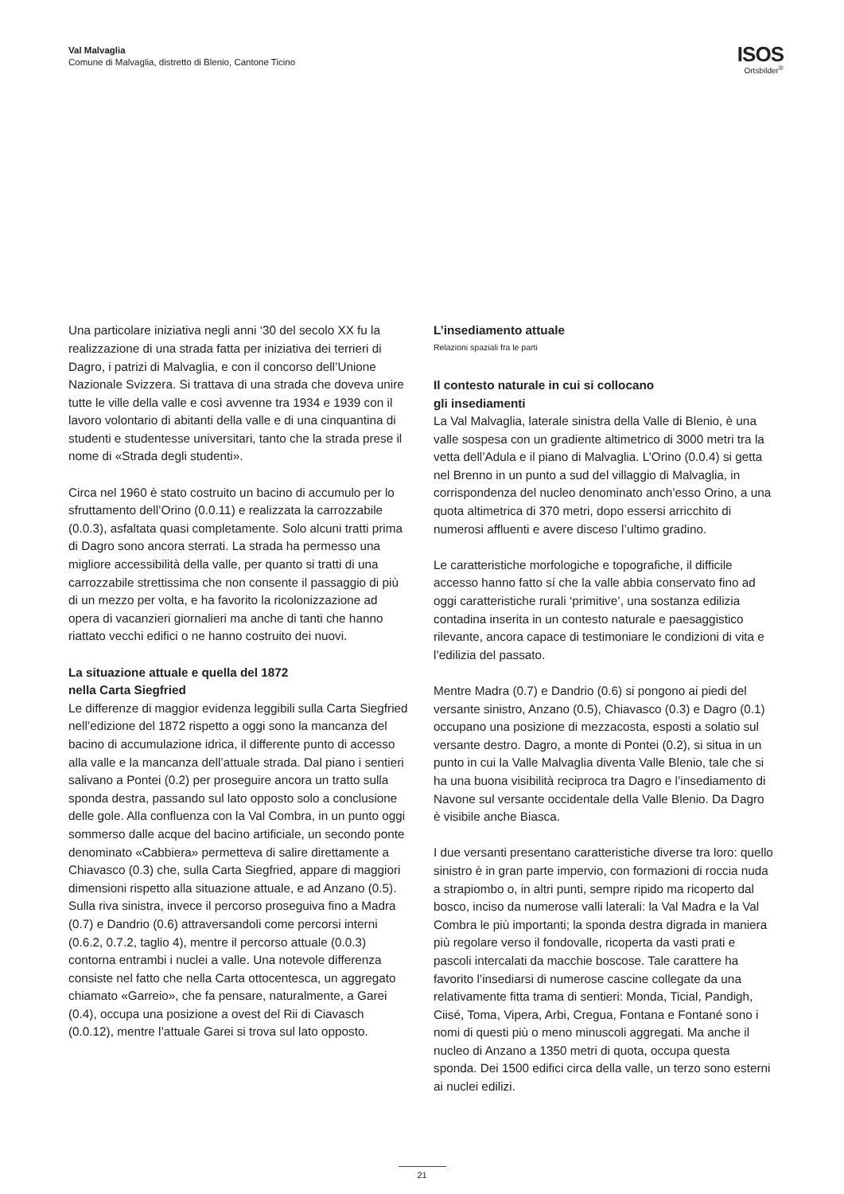Val Malvaglia
Comune di Malvaglia, distretto di Blenio, Cantone Ticino
ISOS
Ortsbilder<sup>®</sup>
Una particolare iniziativa negli anni ‘30 del secolo XX fu la realizzazione di una strada fatta per iniziativa dei terrieri di Dagro, i patrizi di Malvaglia, e con il concorso dell’Unione Nazionale Svizzera. Si trattava di una strada che doveva unire tutte le ville della valle e così avvenne tra 1934 e 1939 con il lavoro volontario di abitanti della valle e di una cinquantina di studenti e studentesse universitari, tanto che la strada prese il nome di «Strada degli studenti».
Circa nel 1960 è stato costruito un bacino di accumulo per lo sfruttamento dell’Orino (0.0.11) e realizzata la carrozzabile (0.0.3), asfaltata quasi completamente. Solo alcuni tratti prima di Dagro sono ancora sterrati. La strada ha permesso una migliore accessibilità della valle, per quanto si tratti di una carrozzabile strettissima che non consente il passaggio di più di un mezzo per volta, e ha favorito la ricolonizzazione ad opera di vacanzieri giornalieri ma anche di tanti che hanno riattato vecchi edifici o ne hanno costruito dei nuovi.
La situazione attuale e quella del 1872
nella Carta Siegfried
Le differenze di maggior evidenza leggibili sulla Carta Siegfried nell’edizione del 1872 rispetto a oggi sono la mancanza del bacino di accumulazione idrica, il differente punto di accesso alla valle e la mancanza dell’attuale strada. Dal piano i sentieri salivano a Pontei (0.2) per proseguire ancora un tratto sulla sponda destra, passando sul lato opposto solo a conclusione delle gole. Alla confluenza con la Val Combra, in un punto oggi sommerso dalle acque del bacino artificiale, un secondo ponte denominato «Cabbiera» permetteva di salire direttamente a Chiavasco (0.3) che, sulla Carta Siegfried, appare di maggiori dimensioni rispetto alla situazione attuale, e ad Anzano (0.5). Sulla riva sinistra, invece il percorso proseguiva fino a Madra (0.7) e Dandrio (0.6) attraversandoli come percorsi interni (0.6.2, 0.7.2, taglio 4), mentre il percorso attuale (0.0.3) contorna entrambi i nuclei a valle. Una notevole differenza consiste nel fatto che nella Carta ottocentesca, un aggregato chiamato «Garreio», che fa pensare, naturalmente, a Garei (0.4), occupa una posizione a ovest del Rii di Ciavasch (0.0.12), mentre l’attuale Garei si trova sul lato opposto.
L’insediamento attuale
Relazioni spaziali fra le parti
Il contesto naturale in cui si collocano
gli insediamenti
La Val Malvaglia, laterale sinistra della Valle di Blenio, è una valle sospesa con un gradiente altimetrico di 3000 metri tra la vetta dell’Adula e il piano di Malvaglia. L’Orino (0.0.4) si getta nel Brenno in un punto a sud del villaggio di Malvaglia, in corrispondenza del nucleo denominato anch’esso Orino, a una quota altimetrica di 370 metri, dopo essersi arricchito di numerosi affluenti e avere disceso l’ultimo gradino.
Le caratteristiche morfologiche e topografiche, il difficile accesso hanno fatto sí che la valle abbia conservato fino ad oggi caratteristiche rurali ‘primitive’, una sostanza edilizia contadina inserita in un contesto naturale e paesaggistico rilevante, ancora capace di testimoniare le condizioni di vita e l’edilizia del passato.
Mentre Madra (0.7) e Dandrio (0.6) si pongono ai piedi del versante sinistro, Anzano (0.5), Chiavasco (0.3) e Dagro (0.1) occupano una posizione di mezzacosta, esposti a solatio sul versante destro. Dagro, a monte di Pontei (0.2), si situa in un punto in cui la Valle Malvaglia diventa Valle Blenio, tale che si ha una buona visibilità reciproca tra Dagro e l’insediamento di Navone sul versante occidentale della Valle Blenio. Da Dagro è visibile anche Biasca.
I due versanti presentano caratteristiche diverse tra loro: quello sinistro è in gran parte impervio, con formazioni di roccia nuda a strapiombo o, in altri punti, sempre ripido ma ricoperto dal bosco, inciso da numerose valli laterali: la Val Madra e la Val Combra le più importanti; la sponda destra digrada in maniera più regolare verso il fondovalle, ricoperta da vasti prati e pascoli intercalati da macchie boscose. Tale carattere ha favorito l’insediarsi di numerose cascine collegate da una relativamente fitta trama di sentieri: Monda, Ticial, Pandigh, Ciisé, Toma, Vipera, Arbi, Cregua, Fontana e Fontané sono i nomi di questi più o meno minuscoli aggregati. Ma anche il nucleo di Anzano a 1350 metri di quota, occupa questa sponda. Dei 1500 edifici circa della valle, un terzo sono esterni ai nuclei edilizi.
21